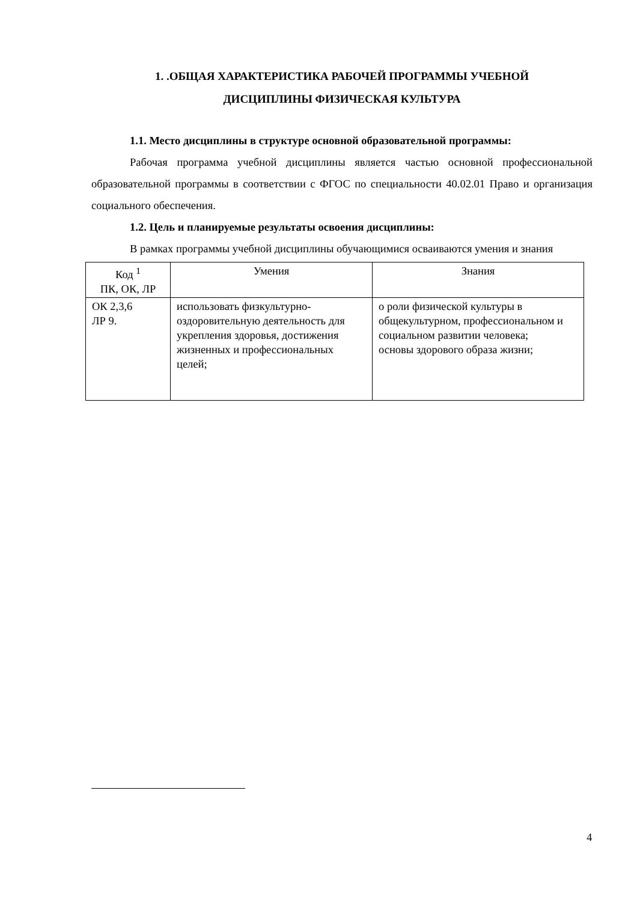1. .ОБЩАЯ ХАРАКТЕРИСТИКА РАБОЧЕЙ ПРОГРАММЫ УЧЕБНОЙ
ДИСЦИПЛИНЫ ФИЗИЧЕСКАЯ КУЛЬТУРА
1.1. Место дисциплины в структуре основной образовательной программы:
Рабочая программа учебной дисциплины является частью основной профессиональной образовательной программы в соответствии с ФГОС по специальности 40.02.01 Право и организация социального обеспечения.
1.2. Цель и планируемые результаты освоения дисциплины:
В рамках программы учебной дисциплины обучающимися осваиваются умения и знания
| Код <sup>1</sup> ПК, ОК, ЛР | Умения | Знания |
| --- | --- | --- |
| ОК 2,3,6 ЛР 9. | использовать физкультурно-оздоровительную деятельность для укрепления здоровья, достижения жизненных и профессиональных целей; | о роли физической культуры в общекультурном, профессиональном и социальном развитии человека; основы здорового образа жизни; |
4